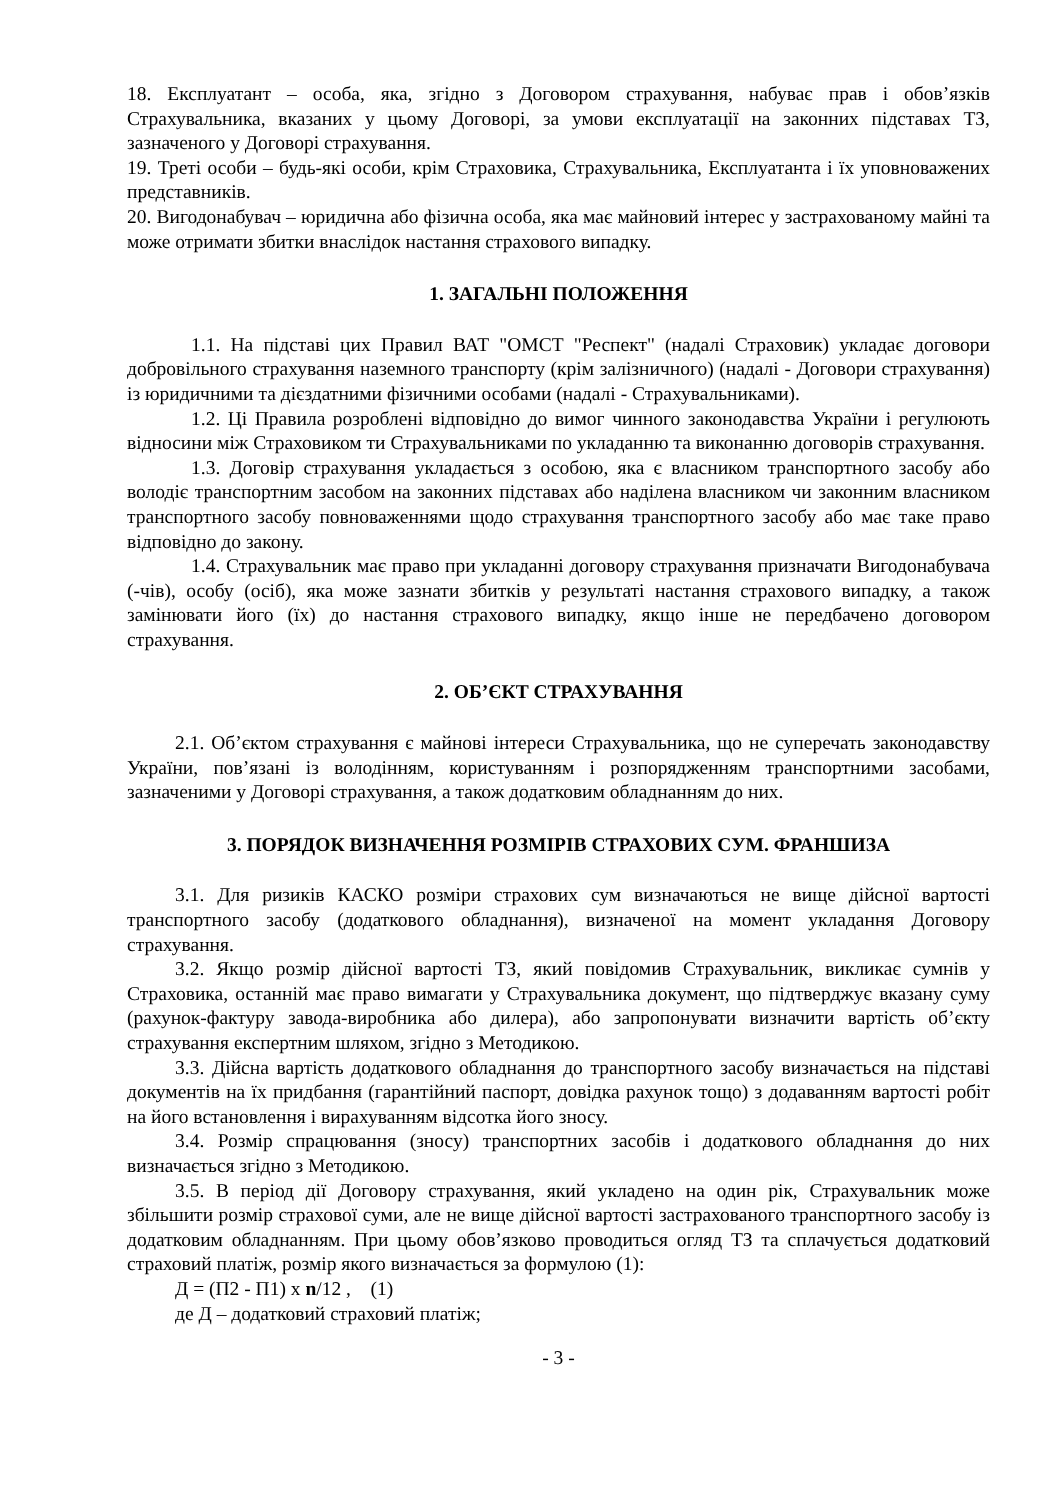18. Експлуатант – особа, яка, згідно з Договором страхування, набуває прав і обов’язків Страхувальника, вказаних у цьому Договорі, за умови експлуатації на законних підставах ТЗ, зазначеного у Договорі страхування.
19. Треті особи – будь-які особи, крім Страховика, Страхувальника, Експлуатанта і їх уповноважених представників.
20. Вигодонабувач – юридична або фізична особа, яка має майновий інтерес у застрахованому майні та може отримати збитки внаслідок настання страхового випадку.
1. ЗАГАЛЬНІ ПОЛОЖЕННЯ
1.1. На підставі цих Правил ВАТ "ОМСТ "Респект" (надалі Страховик) укладає договори добровільного страхування наземного транспорту (крім залізничного) (надалі - Договори страхування) із юридичними та дієздатними фізичними особами (надалі - Страхувальниками).
1.2. Ці Правила розроблені відповідно до вимог чинного законодавства України і регулюють відносини між Страховиком ти Страхувальниками по укладанню та виконанню договорів страхування.
1.3. Договір страхування укладається з особою, яка є власником транспортного засобу або володіє транспортним засобом на законних підставах або наділена власником чи законним власником транспортного засобу повноваженнями щодо страхування транспортного засобу або має таке право відповідно до закону.
1.4. Страхувальник має право при укладанні договору страхування призначати Вигодонабувача (-чів), особу (осіб), яка може зазнати збитків у результаті настання страхового випадку, а також замінювати його (їх) до настання страхового випадку, якщо інше не передбачено договором страхування.
2. ОБ’ЄКТ СТРАХУВАННЯ
2.1. Об’єктом страхування є майнові інтереси Страхувальника, що не суперечать законодавству України, пов’язані із володінням, користуванням і розпорядженням транспортними засобами, зазначеними у Договорі страхування, а також додатковим обладнанням до них.
3. ПОРЯДОК ВИЗНАЧЕННЯ РОЗМІРІВ СТРАХОВИХ СУМ. ФРАНШИЗА
3.1. Для ризиків КАСКО розміри страхових сум визначаються не вище дійсної вартості транспортного засобу (додаткового обладнання), визначеної на момент укладання Договору страхування.
3.2. Якщо розмір дійсної вартості ТЗ, який повідомив Страхувальник, викликає сумнів у Страховика, останній має право вимагати у Страхувальника документ, що підтверджує вказану суму (рахунок-фактуру завода-виробника або дилера), або запропонувати визначити вартість об’єкту страхування експертним шляхом, згідно з Методикою.
3.3. Дійсна вартість додаткового обладнання до транспортного засобу визначається на підставі документів на їх придбання (гарантійний паспорт, довідка рахунок тощо) з додаванням вартості робіт на його встановлення і вирахуванням відсотка його зносу.
3.4. Розмір спрацювання (зносу) транспортних засобів і додаткового обладнання до них визначається згідно з Методикою.
3.5. В період дії Договору страхування, який укладено на один рік, Страхувальник може збільшити розмір страхової суми, але не вище дійсної вартості застрахованого транспортного засобу із додатковим обладнанням. При цьому обов’язково проводиться огляд ТЗ та сплачується додатковий страховий платіж, розмір якого визначається за формулою (1):
Д = (П2 - П1) х n/12 , (1)
де Д – додатковий страховий платіж;
- 3 -